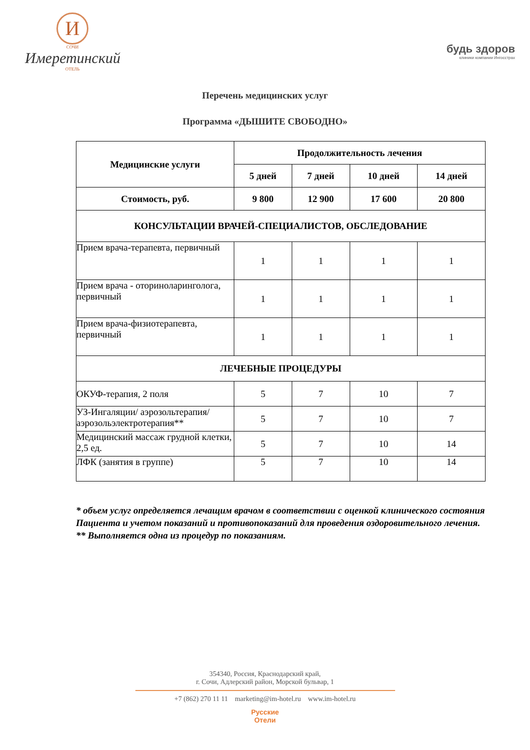И
СОЧИ
Имеретинский
ОТЕЛЬ
будь здоров
клиники компании Ингосстрах
Перечень медицинских услуг
Программа «ДЫШИТЕ СВОБОДНО»
| Медицинские услуги | Продолжительность лечения | | | |
| --- | --- | --- | --- | --- |
| | 5 дней | 7 дней | 10 дней | 14 дней |
| Стоимость, руб. | 9 800 | 12 900 | 17 600 | 20 800 |
| КОНСУЛЬТАЦИИ ВРАЧЕЙ-СПЕЦИАЛИСТОВ, ОБСЛЕДОВАНИЕ | | | | |
| Прием врача-терапевта, первичный | 1 | 1 | 1 | 1 |
| Прием врача - оториноларинголога, первичный | 1 | 1 | 1 | 1 |
| Прием врача-физиотерапевта, первичный | 1 | 1 | 1 | 1 |
| ЛЕЧЕБНЫЕ ПРОЦЕДУРЫ | | | | |
| ОКУФ-терапия, 2 поля | 5 | 7 | 10 | 7 |
| УЗ-Ингаляции/ аэрозольтерапия/ аэрозольэлектротерапия** | 5 | 7 | 10 | 7 |
| Медицинский массаж грудной клетки, 2,5 ед. | 5 | 7 | 10 | 14 |
| ЛФК (занятия в группе) | 5 | 7 | 10 | 14 |
* объем услуг определяется лечащим врачом в соответствии с оценкой клинического состояния Пациента и учетом показаний и противопоказаний для проведения оздоровительного лечения.
** Выполняется одна из процедур по показаниям.
354340, Россия, Краснодарский край,
г. Сочи, Адлерский район, Морской бульвар, 1
+7 (862) 270 11 11 marketing@im-hotel.ru www.im-hotel.ru
Русские
Отели